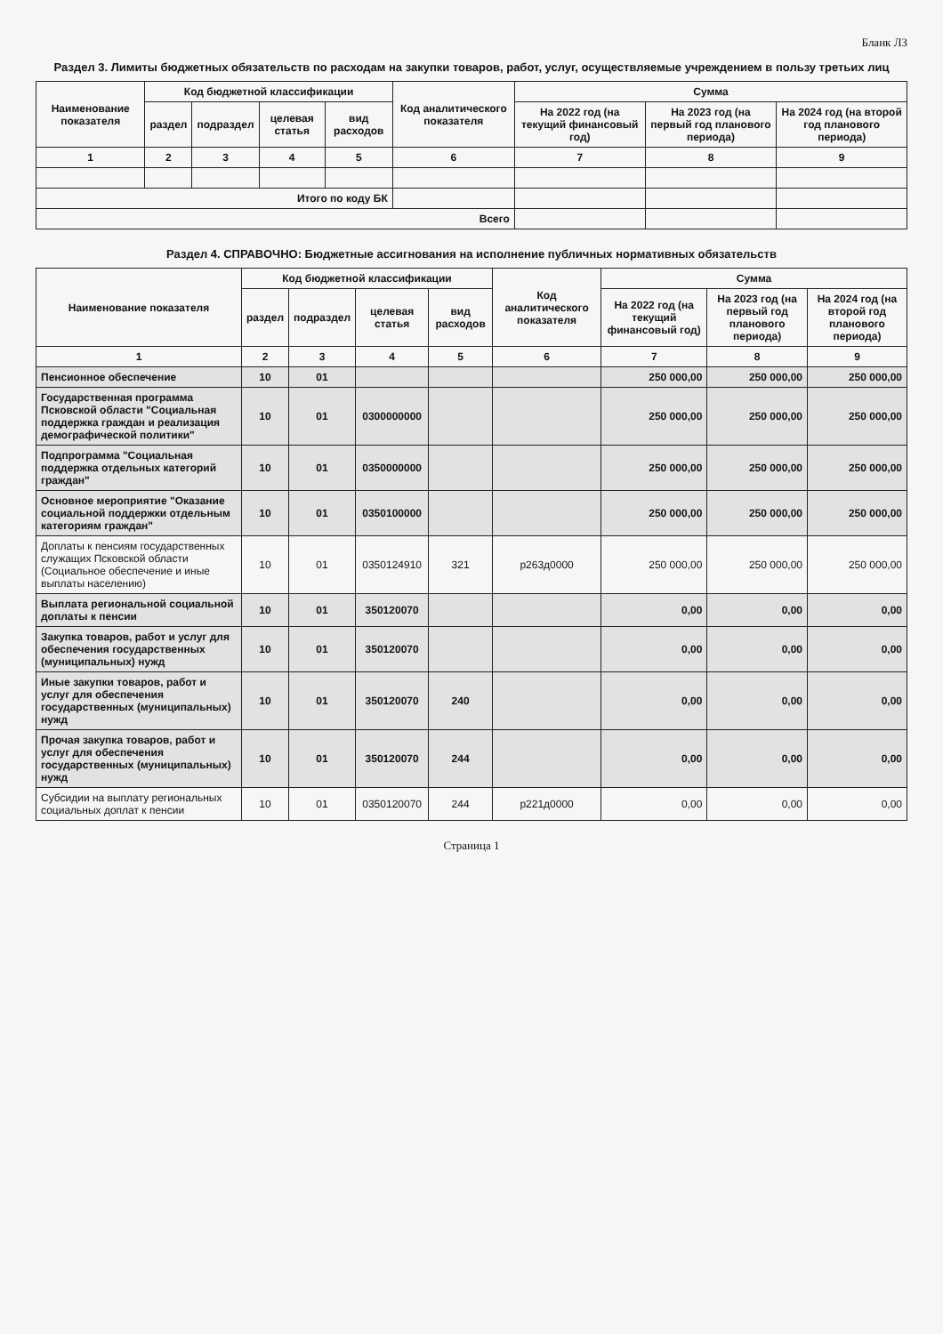Бланк ЛЗ
Раздел 3. Лимиты бюджетных обязательств по расходам на закупки товаров, работ, услуг, осуществляемые учреждением в пользу третьих лиц
| Наименование показателя | Код бюджетной классификации | | | | Код аналитического показателя | Сумма | | |
| --- | --- | --- | --- | --- | --- | --- | --- | --- |
| | раздел | подраздел | целевая статья | вид расходов | | На 2022 год (на текущий финансовый год) | На 2023 год (на первый год планового периода) | На 2024 год (на второй год планового периода) |
| 1 | 2 | 3 | 4 | 5 | 6 | 7 | 8 | 9 |
| Итого по коду БК | | | | | | | | |
| Всего | | | | | | | | |
Раздел 4. СПРАВОЧНО: Бюджетные ассигнования на исполнение публичных нормативных обязательств
| Наименование показателя | Код бюджетной классификации | | | | Код аналитического показателя | Сумма | | |
| --- | --- | --- | --- | --- | --- | --- | --- | --- |
| | раздел | подраздел | целевая статья | вид расходов | | На 2022 год (на текущий финансовый год) | На 2023 год (на первый год планового периода) | На 2024 год (на второй год планового периода) |
| 1 | 2 | 3 | 4 | 5 | 6 | 7 | 8 | 9 |
| Пенсионное обеспечение | 10 | 01 | | | | 250 000,00 | 250 000,00 | 250 000,00 |
| Государственная программа Псковской области "Социальная поддержка граждан и реализация демографической политики" | 10 | 01 | 0300000000 | | | 250 000,00 | 250 000,00 | 250 000,00 |
| Подпрограмма "Социальная поддержка отдельных категорий граждан" | 10 | 01 | 0350000000 | | | 250 000,00 | 250 000,00 | 250 000,00 |
| Основное мероприятие "Оказание социальной поддержки отдельным категориям граждан" | 10 | 01 | 0350100000 | | | 250 000,00 | 250 000,00 | 250 000,00 |
| Доплаты к пенсиям государственных служащих Псковской области (Социальное обеспечение и иные выплаты населению) | 10 | 01 | 0350124910 | 321 | р263д0000 | 250 000,00 | 250 000,00 | 250 000,00 |
| Выплата региональной социальной доплаты к пенсии | 10 | 01 | 350120070 | | | 0,00 | 0,00 | 0,00 |
| Закупка товаров, работ и услуг для обеспечения государственных (муниципальных) нужд | 10 | 01 | 350120070 | | | 0,00 | 0,00 | 0,00 |
| Иные закупки товаров, работ и услуг для обеспечения государственных (муниципальных) нужд | 10 | 01 | 350120070 | 240 | | 0,00 | 0,00 | 0,00 |
| Прочая закупка товаров, работ и услуг для обеспечения государственных (муниципальных) нужд | 10 | 01 | 350120070 | 244 | | 0,00 | 0,00 | 0,00 |
| Субсидии на выплату региональных социальных доплат к пенсии | 10 | 01 | 0350120070 | 244 | р221д0000 | 0,00 | 0,00 | 0,00 |
Страница 1